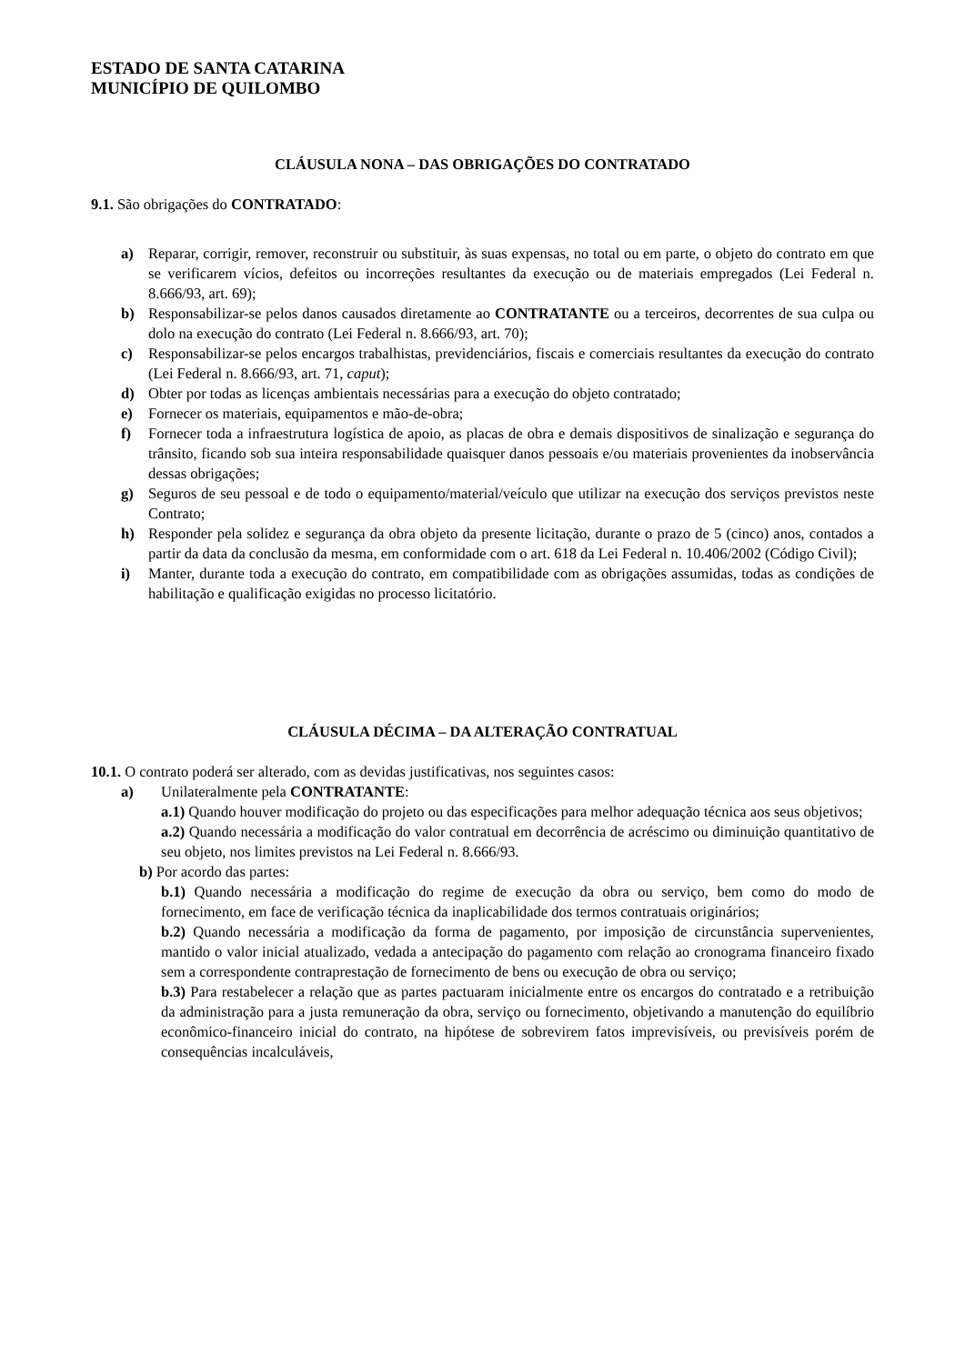ESTADO DE SANTA CATARINA
MUNICÍPIO DE QUILOMBO
CLÁUSULA NONA – DAS OBRIGAÇÕES DO CONTRATADO
9.1. São obrigações do CONTRATADO:
a) Reparar, corrigir, remover, reconstruir ou substituir, às suas expensas, no total ou em parte, o objeto do contrato em que se verificarem vícios, defeitos ou incorreções resultantes da execução ou de materiais empregados (Lei Federal n. 8.666/93, art. 69);
b) Responsabilizar-se pelos danos causados diretamente ao CONTRATANTE ou a terceiros, decorrentes de sua culpa ou dolo na execução do contrato (Lei Federal n. 8.666/93, art. 70);
c) Responsabilizar-se pelos encargos trabalhistas, previdenciários, fiscais e comerciais resultantes da execução do contrato (Lei Federal n. 8.666/93, art. 71, caput);
d) Obter por todas as licenças ambientais necessárias para a execução do objeto contratado;
e) Fornecer os materiais, equipamentos e mão-de-obra;
f) Fornecer toda a infraestrutura logística de apoio, as placas de obra e demais dispositivos de sinalização e segurança do trânsito, ficando sob sua inteira responsabilidade quaisquer danos pessoais e/ou materiais provenientes da inobservância dessas obrigações;
g) Seguros de seu pessoal e de todo o equipamento/material/veículo que utilizar na execução dos serviços previstos neste Contrato;
h) Responder pela solidez e segurança da obra objeto da presente licitação, durante o prazo de 5 (cinco) anos, contados a partir da data da conclusão da mesma, em conformidade com o art. 618 da Lei Federal n. 10.406/2002 (Código Civil);
i) Manter, durante toda a execução do contrato, em compatibilidade com as obrigações assumidas, todas as condições de habilitação e qualificação exigidas no processo licitatório.
CLÁUSULA DÉCIMA – DA ALTERAÇÃO CONTRATUAL
10.1. O contrato poderá ser alterado, com as devidas justificativas, nos seguintes casos:
a) Unilateralmente pela CONTRATANTE:
a.1) Quando houver modificação do projeto ou das especificações para melhor adequação técnica aos seus objetivos;
a.2) Quando necessária a modificação do valor contratual em decorrência de acréscimo ou diminuição quantitativo de seu objeto, nos limites previstos na Lei Federal n. 8.666/93.
b) Por acordo das partes:
b.1) Quando necessária a modificação do regime de execução da obra ou serviço, bem como do modo de fornecimento, em face de verificação técnica da inaplicabilidade dos termos contratuais originários;
b.2) Quando necessária a modificação da forma de pagamento, por imposição de circunstância supervenientes, mantido o valor inicial atualizado, vedada a antecipação do pagamento com relação ao cronograma financeiro fixado sem a correspondente contraprestação de fornecimento de bens ou execução de obra ou serviço;
b.3) Para restabelecer a relação que as partes pactuaram inicialmente entre os encargos do contratado e a retribuição da administração para a justa remuneração da obra, serviço ou fornecimento, objetivando a manutenção do equilíbrio econômico-financeiro inicial do contrato, na hipótese de sobrevirem fatos imprevisíveis, ou previsíveis porém de consequências incalculáveis,